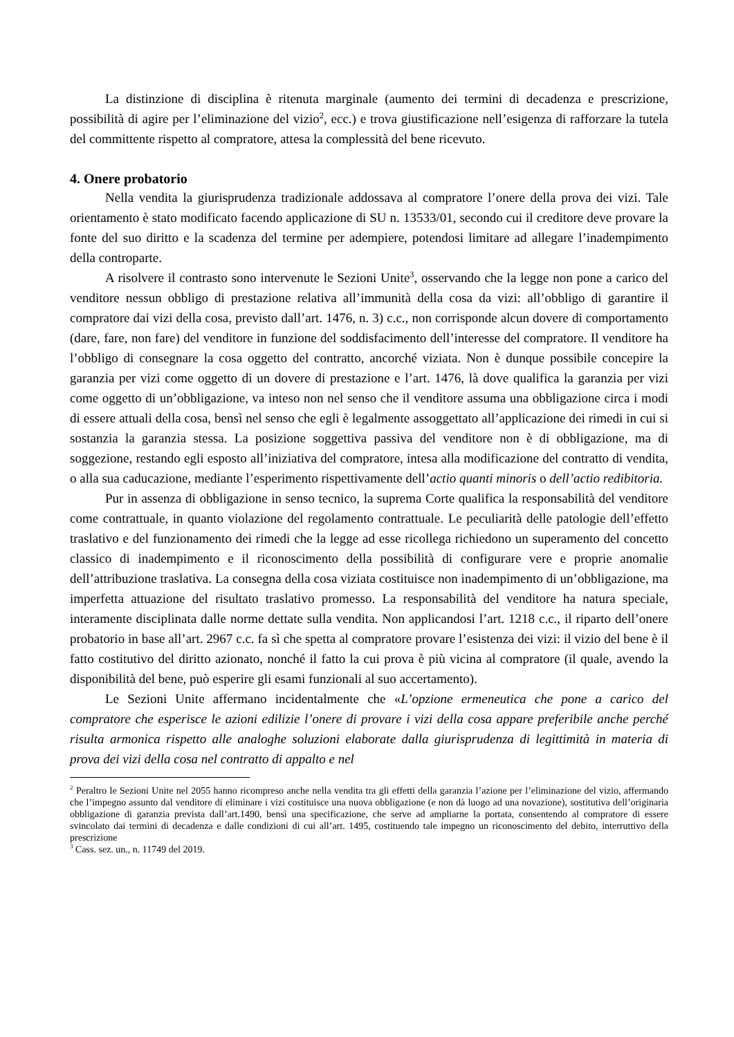La distinzione di disciplina è ritenuta marginale (aumento dei termini di decadenza e prescrizione, possibilità di agire per l’eliminazione del vizio<sup>2</sup>, ecc.) e trova giustificazione nell’esigenza di rafforzare la tutela del committente rispetto al compratore, attesa la complessità del bene ricevuto.
4. Onere probatorio
Nella vendita la giurisprudenza tradizionale addossava al compratore l’onere della prova dei vizi. Tale orientamento è stato modificato facendo applicazione di SU n. 13533/01, secondo cui il creditore deve provare la fonte del suo diritto e la scadenza del termine per adempiere, potendosi limitare ad allegare l’inadempimento della controparte.
A risolvere il contrasto sono intervenute le Sezioni Unite<sup>3</sup>, osservando che la legge non pone a carico del venditore nessun obbligo di prestazione relativa all’immunità della cosa da vizi: all’obbligo di garantire il compratore dai vizi della cosa, previsto dall’art. 1476, n. 3) c.c., non corrisponde alcun dovere di comportamento (dare, fare, non fare) del venditore in funzione del soddisfacimento dell’interesse del compratore. Il venditore ha l’obbligo di consegnare la cosa oggetto del contratto, ancorché viziata. Non è dunque possibile concepire la garanzia per vizi come oggetto di un dovere di prestazione e l’art. 1476, là dove qualifica la garanzia per vizi come oggetto di un’obbligazione, va inteso non nel senso che il venditore assuma una obbligazione circa i modi di essere attuali della cosa, bensì nel senso che egli è legalmente assoggettato all’applicazione dei rimedi in cui si sostanzia la garanzia stessa. La posizione soggettiva passiva del venditore non è di obbligazione, ma di soggezione, restando egli esposto all’iniziativa del compratore, intesa alla modificazione del contratto di vendita, o alla sua caducazione, mediante l’esperimento rispettivamente dell’actio quanti minoris o dell’actio redibitoria.
Pur in assenza di obbligazione in senso tecnico, la suprema Corte qualifica la responsabilità del venditore come contrattuale, in quanto violazione del regolamento contrattuale. Le peculiarità delle patologie dell’effetto traslativo e del funzionamento dei rimedi che la legge ad esse ricollega richiedono un superamento del concetto classico di inadempimento e il riconoscimento della possibilità di configurare vere e proprie anomalie dell’attribuzione traslativa. La consegna della cosa viziata costituisce non inadempimento di un’obbligazione, ma imperfetta attuazione del risultato traslativo promesso. La responsabilità del venditore ha natura speciale, interamente disciplinata dalle norme dettate sulla vendita. Non applicandosi l’art. 1218 c.c., il riparto dell’onere probatorio in base all’art. 2967 c.c. fa sì che spetta al compratore provare l’esistenza dei vizi: il vizio del bene è il fatto costitutivo del diritto azionato, nonché il fatto la cui prova è più vicina al compratore (il quale, avendo la disponibilità del bene, può esperire gli esami funzionali al suo accertamento).
Le Sezioni Unite affermano incidentalmente che «L’opzione ermeneutica che pone a carico del compratore che esperisce le azioni edilizie l’onere di provare i vizi della cosa appare preferibile anche perché risulta armonica rispetto alle analoghe soluzioni elaborate dalla giurisprudenza di legittimità in materia di prova dei vizi della cosa nel contratto di appalto e nel
<sup>2</sup> Peraltro le Sezioni Unite nel 2055 hanno ricompreso anche nella vendita tra gli effetti della garanzia l’azione per l’eliminazione del vizio, affermando che l’impegno assunto dal venditore di eliminare i vizi costituisce una nuova obbligazione (e non dà luogo ad una novazione), sostitutiva dell’originaria obbligazione di garanzia prevista dall’art.1490, bensì una specificazione, che serve ad ampliarne la portata, consentendo al compratore di essere svincolato dai termini di decadenza e dalle condizioni di cui all’art. 1495, costituendo tale impegno un riconoscimento del debito, interruttivo della prescrizione
<sup>3</sup> Cass. sez. un., n. 11749 del 2019.